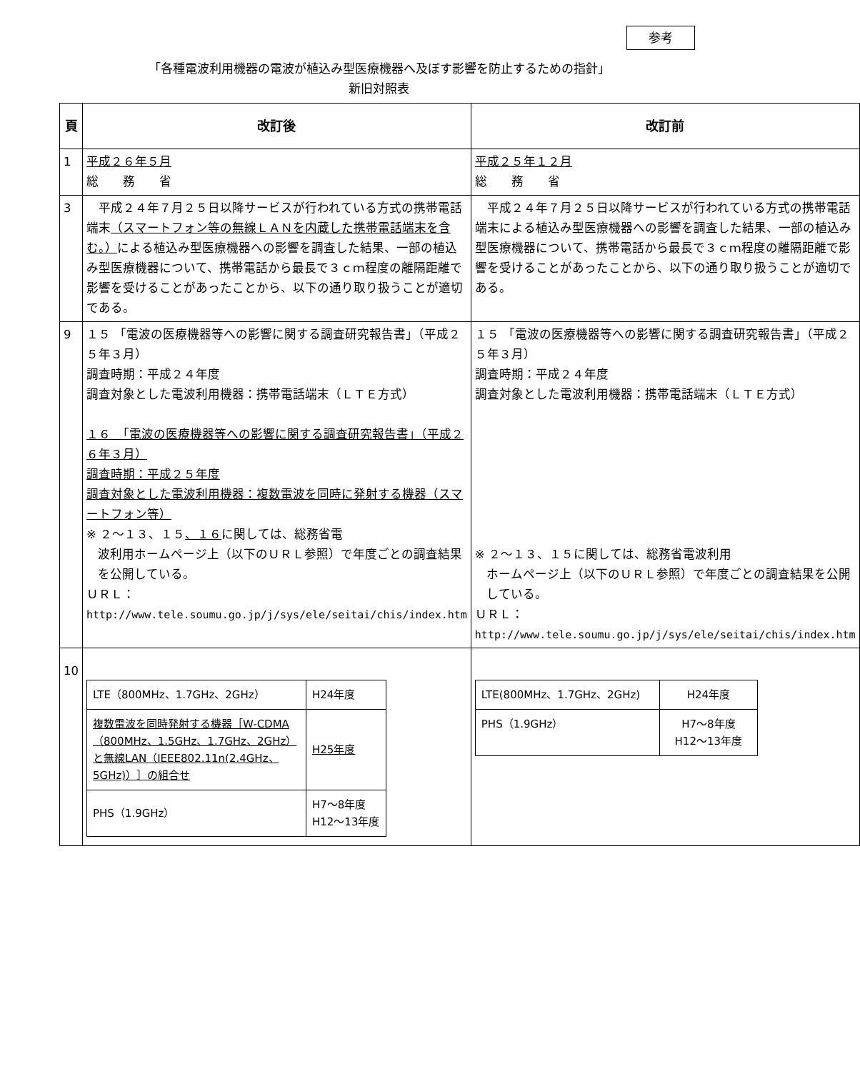参考
「各種電波利用機器の電波が植込み型医療機器へ及ぼす影響を防止するための指針」
新旧対照表
| 頁 | 改訂後 | 改訂前 |
| --- | --- | --- |
| 1 | 平成２６年５月 総 務 省 | 平成２５年１２月 総 務 省 |
| 3 | 平成２４年７月２５日以降サービスが行われている方式の携帯電話端末 （スマートフォン等の無線ＬＡＮを内蔵した携帯電話端末を含む。） による植込み型医療機器への影響を調査した結果、一部の植込み型医療機器について、携帯電話から最長で３ｃｍ程度の離隔距離で影響を受けることがあったことから、以下の通り取り扱うことが適切である。 | 平成２４年７月２５日以降サービスが行われている方式の携帯電話端末による植込み型医療機器への影響を調査した結果、一部の植込み型医療機器について、携帯電話から最長で３ｃｍ程度の離隔距離で影響を受けることがあったことから、以下の通り取り扱うことが適切である。 |
| 9 | １５ 「電波の医療機器等への影響に関する調査研究報告書」（平成２５年３月） 調査時期：平成２４年度 調査対象とした電波利用機器：携帯電話端末（ＬＴＥ方式） １６ 「電波の医療機器等への影響に関する調査研究報告書」（平成２６年３月） 調査時期：平成２５年度 調査対象とした電波利用機器：複数電波を同時に発射する機器（スマートフォン等） ※ ２～１３、１５ 、１６ に関しては、総務省電 波利用ホームページ上（以下のＵＲＬ参照）で年度ごとの調査結果を公開している。 ＵＲＬ： http://www.tele.soumu.go.jp/j/sys/ele/seitai/chis/index.htm | １５ 「電波の医療機器等への影響に関する調査研究報告書」（平成２５年３月） 調査時期：平成２４年度 調査対象とした電波利用機器：携帯電話端末（ＬＴＥ方式） ※ ２～１３、１５に関しては、総務省電波利用 ホームページ上（以下のＵＲＬ参照）で年度ごとの調査結果を公開している。 ＵＲＬ： http://www.tele.soumu.go.jp/j/sys/ele/seitai/chis/index.htm |
| 10 | / LTE（800MHz、1.7GHz、2GHz） / H24年度 / / 複数電波を同時発射する機器［W-CDMA（800MHz、1.5GHz、1.7GHz、2GHz）と無線LAN（IEEE802.11n(2.4GHz、5GHz)）］の組合せ / H25年度 / / PHS（1.9GHz） / H7～8年度 H12～13年度 / | / LTE(800MHz、1.7GHz、2GHz) / H24年度 / / PHS（1.9GHz） / H7～8年度 H12～13年度 / |